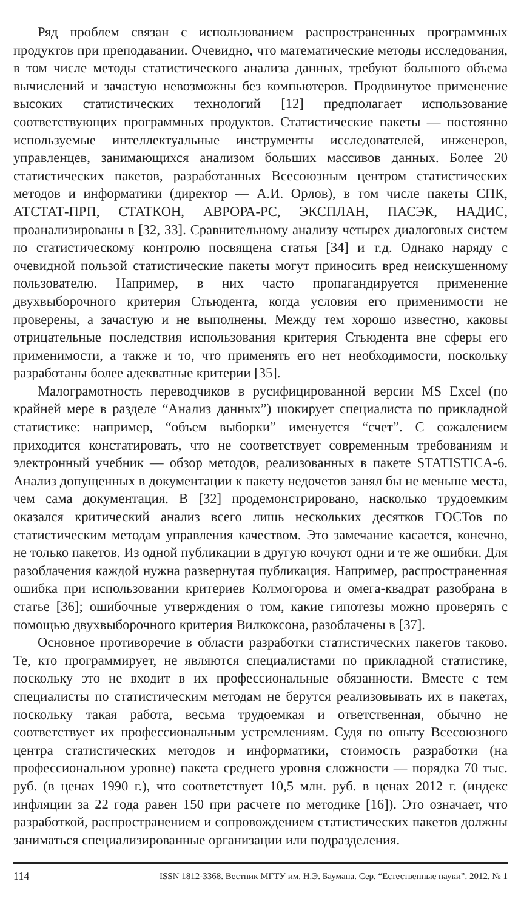Ряд проблем связан с использованием распространенных программных продуктов при преподавании. Очевидно, что математические методы исследования, в том числе методы статистического анализа данных, требуют большого объема вычислений и зачастую невозможны без компьютеров. Продвинутое применение высоких статистических технологий [12] предполагает использование соответствующих программных продуктов. Статистические пакеты — постоянно используемые интеллектуальные инструменты исследователей, инженеров, управленцев, занимающихся анализом больших массивов данных. Более 20 статистических пакетов, разработанных Всесоюзным центром статистических методов и информатики (директор — А.И. Орлов), в том числе пакеты СПК, АТСТАТ-ПРП, СТАТКОН, АВРОРА-РС, ЭКСПЛАН, ПАСЭК, НАДИС, проанализированы в [32, 33]. Сравнительному анализу четырех диалоговых систем по статистическому контролю посвящена статья [34] и т.д. Однако наряду с очевидной пользой статистические пакеты могут приносить вред неискушенному пользователю. Например, в них часто пропагандируется применение двухвыборочного критерия Стьюдента, когда условия его применимости не проверены, а зачастую и не выполнены. Между тем хорошо известно, каковы отрицательные последствия использования критерия Стьюдента вне сферы его применимости, а также и то, что применять его нет необходимости, поскольку разработаны более адекватные критерии [35].
Малограмотность переводчиков в русифицированной версии MS Excel (по крайней мере в разделе “Анализ данных”) шокирует специалиста по прикладной статистике: например, “объем выборки” именуется “счет”. С сожалением приходится констатировать, что не соответствует современным требованиям и электронный учебник — обзор методов, реализованных в пакете STATISTICA-6. Анализ допущенных в документации к пакету недочетов занял бы не меньше места, чем сама документация. В [32] продемонстрировано, насколько трудоемким оказался критический анализ всего лишь нескольких десятков ГОСТов по статистическим методам управления качеством. Это замечание касается, конечно, не только пакетов. Из одной публикации в другую кочуют одни и те же ошибки. Для разоблачения каждой нужна развернутая публикация. Например, распространенная ошибка при использовании критериев Колмогорова и омега-квадрат разобрана в статье [36]; ошибочные утверждения о том, какие гипотезы можно проверять с помощью двухвыборочного критерия Вилкоксона, разоблачены в [37].
Основное противоречие в области разработки статистических пакетов таково. Те, кто программирует, не являются специалистами по прикладной статистике, поскольку это не входит в их профессиональные обязанности. Вместе с тем специалисты по статистическим методам не берутся реализовывать их в пакетах, поскольку такая работа, весьма трудоемкая и ответственная, обычно не соответствует их профессиональным устремлениям. Судя по опыту Всесоюзного центра статистических методов и информатики, стоимость разработки (на профессиональном уровне) пакета среднего уровня сложности — порядка 70 тыс. руб. (в ценах 1990 г.), что соответствует 10,5 млн. руб. в ценах 2012 г. (индекс инфляции за 22 года равен 150 при расчете по методике [16]). Это означает, что разработкой, распространением и сопровождением статистических пакетов должны заниматься специализированные организации или подразделения.
114 ISSN 1812-3368. Вестник МГТУ им. Н.Э. Баумана. Сер. “Естественные науки”. 2012. № 1